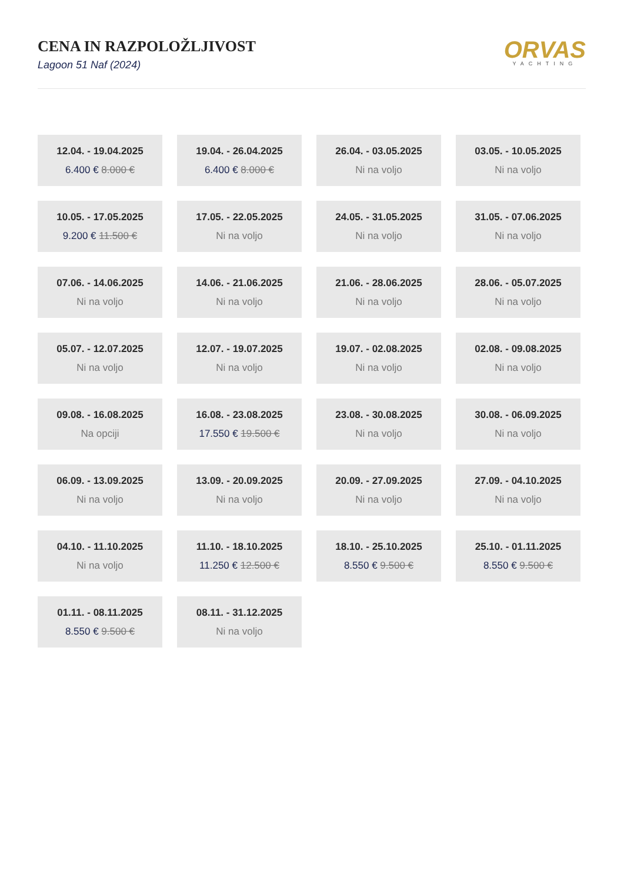CENA IN RAZPOLOŽLJIVOST
Lagoon 51 Naf (2024)
ORVAS
YACHTING
12.04. - 19.04.2025
6.400 € 8.000 €
19.04. - 26.04.2025
6.400 € 8.000 €
26.04. - 03.05.2025
Ni na voljo
03.05. - 10.05.2025
Ni na voljo
10.05. - 17.05.2025
9.200 € 11.500 €
17.05. - 22.05.2025
Ni na voljo
24.05. - 31.05.2025
Ni na voljo
31.05. - 07.06.2025
Ni na voljo
07.06. - 14.06.2025
Ni na voljo
14.06. - 21.06.2025
Ni na voljo
21.06. - 28.06.2025
Ni na voljo
28.06. - 05.07.2025
Ni na voljo
05.07. - 12.07.2025
Ni na voljo
12.07. - 19.07.2025
Ni na voljo
19.07. - 02.08.2025
Ni na voljo
02.08. - 09.08.2025
Ni na voljo
09.08. - 16.08.2025
Na opciji
16.08. - 23.08.2025
17.550 € 19.500 €
23.08. - 30.08.2025
Ni na voljo
30.08. - 06.09.2025
Ni na voljo
06.09. - 13.09.2025
Ni na voljo
13.09. - 20.09.2025
Ni na voljo
20.09. - 27.09.2025
Ni na voljo
27.09. - 04.10.2025
Ni na voljo
04.10. - 11.10.2025
Ni na voljo
11.10. - 18.10.2025
11.250 € 12.500 €
18.10. - 25.10.2025
8.550 € 9.500 €
25.10. - 01.11.2025
8.550 € 9.500 €
01.11. - 08.11.2025
8.550 € 9.500 €
08.11. - 31.12.2025
Ni na voljo